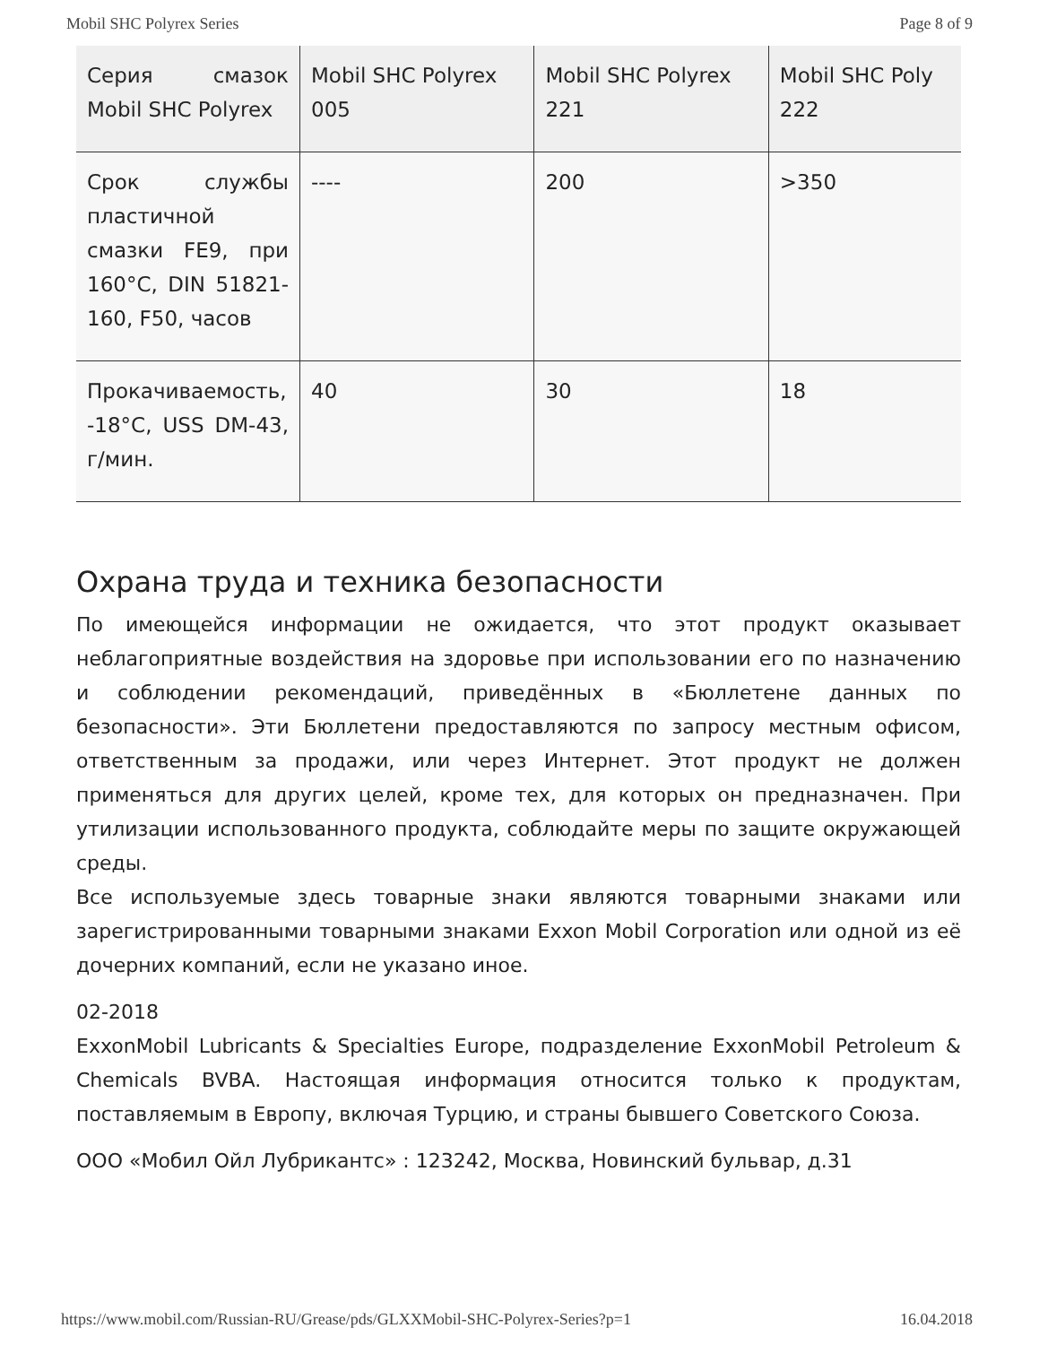Mobil SHC Polyrex Series Page 8 of 9
| Серия смазок Mobil SHC Polyrex | Mobil SHC Polyrex 005 | Mobil SHC Polyrex 221 | Mobil SHC Poly 222 |
| Срок службы пластичной смазки FE9, при 160°C, DIN 51821-160, F50, часов | ---- | 200 | >350 |
| Прокачиваемость, -18°C, USS DM-43, г/мин. | 40 | 30 | 18 |
Охрана труда и техника безопасности
По имеющейся информации не ожидается, что этот продукт оказывает неблагоприятные воздействия на здоровье при использовании его по назначению и соблюдении рекомендаций, приведённых в «Бюллетене данных по безопасности». Эти Бюллетени предоставляются по запросу местным офисом, ответственным за продажи, или через Интернет. Этот продукт не должен применяться для других целей, кроме тех, для которых он предназначен. При утилизации использованного продукта, соблюдайте меры по защите окружающей среды.
Все используемые здесь товарные знаки являются товарными знаками или зарегистрированными товарными знаками Exxon Mobil Corporation или одной из её дочерних компаний, если не указано иное.
02-2018
ExxonMobil Lubricants & Specialties Europe, подразделение ExxonMobil Petroleum & Chemicals BVBA. Настоящая информация относится только к продуктам, поставляемым в Европу, включая Турцию, и страны бывшего Советского Союза.
ООО «Мобил Ойл Лубрикантс» : 123242, Москва, Новинский бульвар, д.31
https://www.mobil.com/Russian-RU/Grease/pds/GLXXMobil-SHC-Polyrex-Series?p=1 16.04.2018